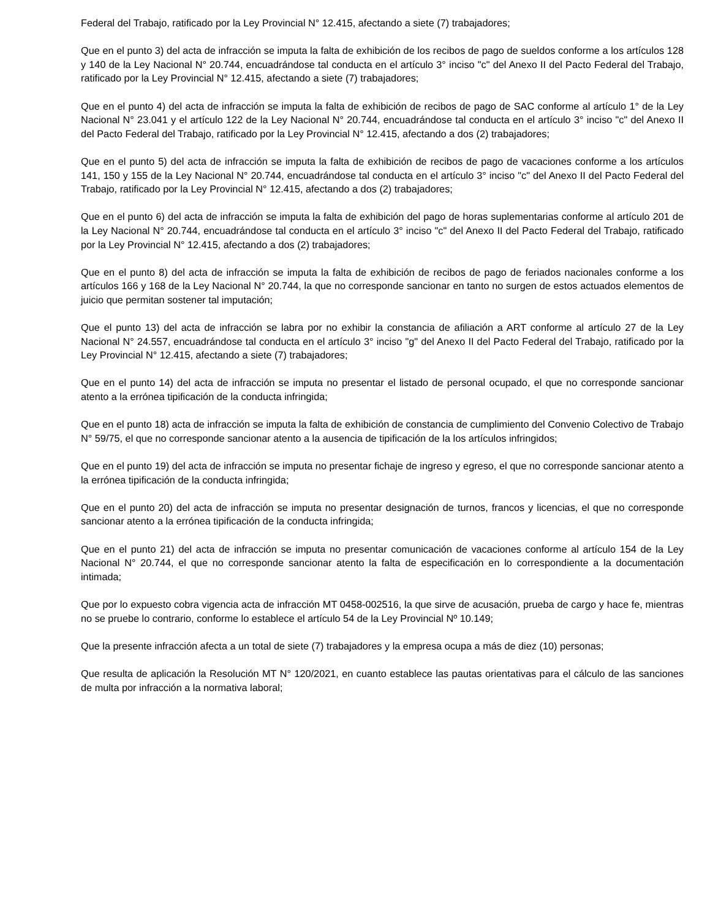Federal del Trabajo, ratificado por la Ley Provincial N° 12.415, afectando a siete (7) trabajadores;
Que en el punto 3) del acta de infracción se imputa la falta de exhibición de los recibos de pago de sueldos conforme a los artículos 128 y 140 de la Ley Nacional N° 20.744, encuadrándose tal conducta en el artículo 3° inciso "c" del Anexo II del Pacto Federal del Trabajo, ratificado por la Ley Provincial N° 12.415, afectando a siete (7) trabajadores;
Que en el punto 4) del acta de infracción se imputa la falta de exhibición de recibos de pago de SAC conforme al artículo 1° de la Ley Nacional N° 23.041 y el artículo 122 de la Ley Nacional N° 20.744, encuadrándose tal conducta en el artículo 3° inciso "c" del Anexo II del Pacto Federal del Trabajo, ratificado por la Ley Provincial N° 12.415, afectando a dos (2) trabajadores;
Que en el punto 5) del acta de infracción se imputa la falta de exhibición de recibos de pago de vacaciones conforme a los artículos 141, 150 y 155 de la Ley Nacional N° 20.744, encuadrándose tal conducta en el artículo 3° inciso "c" del Anexo II del Pacto Federal del Trabajo, ratificado por la Ley Provincial N° 12.415, afectando a dos (2) trabajadores;
Que en el punto 6) del acta de infracción se imputa la falta de exhibición del pago de horas suplementarias conforme al artículo 201 de la Ley Nacional N° 20.744, encuadrándose tal conducta en el artículo 3° inciso "c" del Anexo II del Pacto Federal del Trabajo, ratificado por la Ley Provincial N° 12.415, afectando a dos (2) trabajadores;
Que en el punto 8) del acta de infracción se imputa la falta de exhibición de recibos de pago de feriados nacionales conforme a los artículos 166 y 168 de la Ley Nacional N° 20.744, la que no corresponde sancionar en tanto no surgen de estos actuados elementos de juicio que permitan sostener tal imputación;
Que el punto 13) del acta de infracción se labra por no exhibir la constancia de afiliación a ART conforme al artículo 27 de la Ley Nacional N° 24.557, encuadrándose tal conducta en el artículo 3° inciso "g" del Anexo II del Pacto Federal del Trabajo, ratificado por la Ley Provincial N° 12.415, afectando a siete (7) trabajadores;
Que en el punto 14) del acta de infracción se imputa no presentar el listado de personal ocupado, el que no corresponde sancionar atento a la errónea tipificación de la conducta infringida;
Que en el punto 18) acta de infracción se imputa la falta de exhibición de constancia de cumplimiento del Convenio Colectivo de Trabajo N° 59/75, el que no corresponde sancionar atento a la ausencia de tipificación de la los artículos infringidos;
Que en el punto 19) del acta de infracción se imputa no presentar fichaje de ingreso y egreso, el que no corresponde sancionar atento a la errónea tipificación de la conducta infringida;
Que en el punto 20) del acta de infracción se imputa no presentar designación de turnos, francos y licencias, el que no corresponde sancionar atento a la errónea tipificación de la conducta infringida;
Que en el punto 21) del acta de infracción se imputa no presentar comunicación de vacaciones conforme al artículo 154 de la Ley Nacional N° 20.744, el que no corresponde sancionar atento la falta de especificación en lo correspondiente a la documentación intimada;
Que por lo expuesto cobra vigencia acta de infracción MT 0458-002516, la que sirve de acusación, prueba de cargo y hace fe, mientras no se pruebe lo contrario, conforme lo establece el artículo 54 de la Ley Provincial Nº 10.149;
Que la presente infracción afecta a un total de siete (7) trabajadores y la empresa ocupa a más de diez (10) personas;
Que resulta de aplicación la Resolución MT N° 120/2021, en cuanto establece las pautas orientativas para el cálculo de las sanciones de multa por infracción a la normativa laboral;